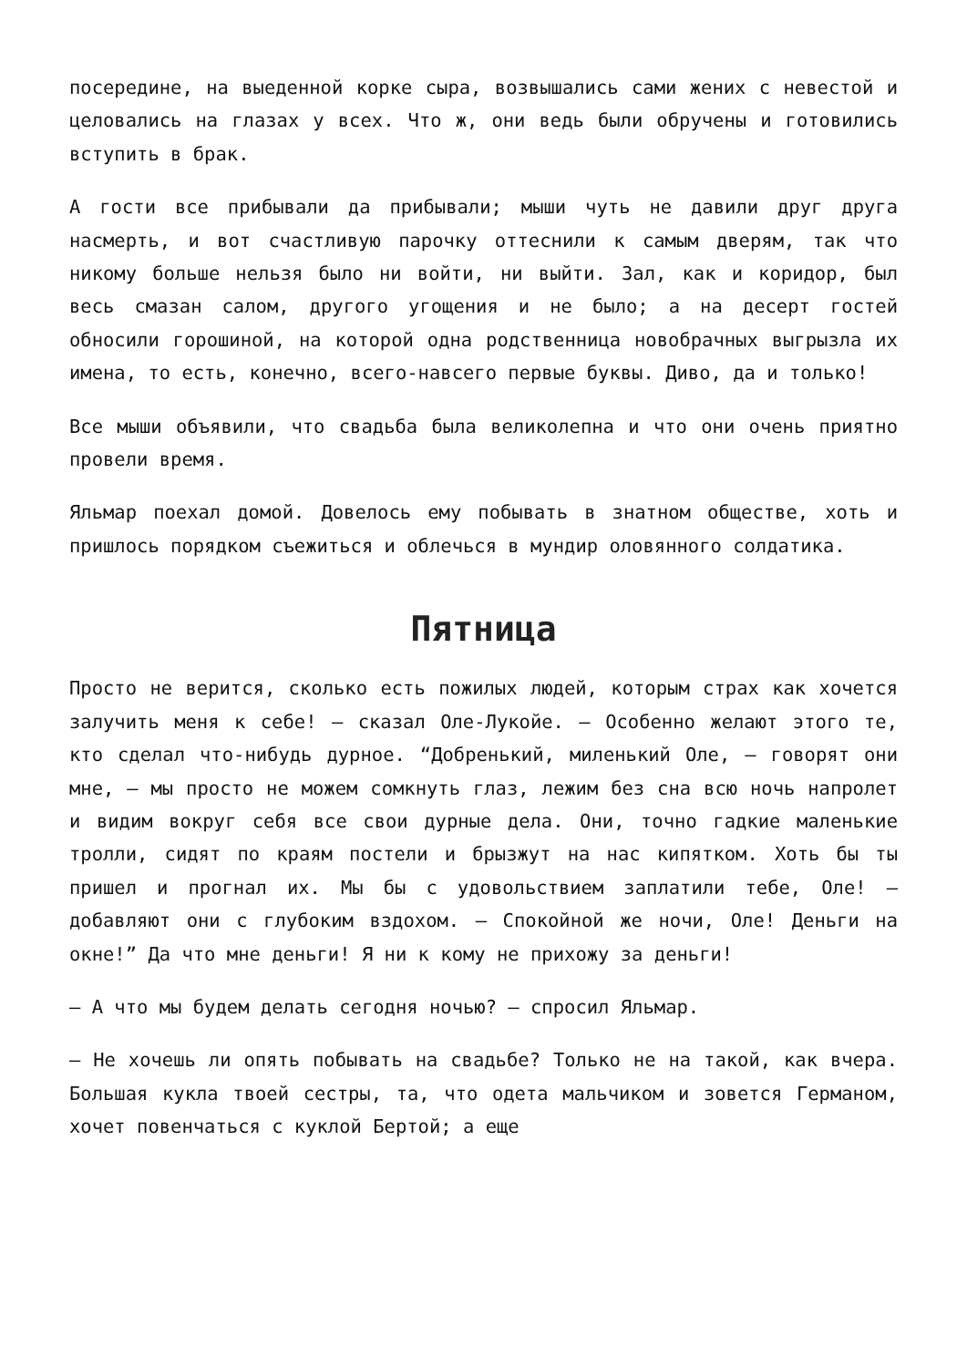посередине, на выеденной корке сыра, возвышались сами жених с невестой и целовались на глазах у всех. Что ж, они ведь были обручены и готовились вступить в брак.
А гости все прибывали да прибывали; мыши чуть не давили друг друга насмерть, и вот счастливую парочку оттеснили к самым дверям, так что никому больше нельзя было ни войти, ни выйти. Зал, как и коридор, был весь смазан салом, другого угощения и не было; а на десерт гостей обносили горошиной, на которой одна родственница новобрачных выгрызла их имена, то есть, конечно, всего-навсего первые буквы. Диво, да и только!
Все мыши объявили, что свадьба была великолепна и что они очень приятно провели время.
Яльмар поехал домой. Довелось ему побывать в знатном обществе, хоть и пришлось порядком съежиться и облечься в мундир оловянного солдатика.
Пятница
Просто не верится, сколько есть пожилых людей, которым страх как хочется залучить меня к себе! — сказал Оле-Лукойе. — Особенно желают этого те, кто сделал что-нибудь дурное. “Добренький, миленький Оле, — говорят они мне, — мы просто не можем сомкнуть глаз, лежим без сна всю ночь напролет и видим вокруг себя все свои дурные дела. Они, точно гадкие маленькие тролли, сидят по краям постели и брызжут на нас кипятком. Хоть бы ты пришел и прогнал их. Мы бы с удовольствием заплатили тебе, Оле! — добавляют они с глубоким вздохом. — Спокойной же ночи, Оле! Деньги на окне!” Да что мне деньги! Я ни к кому не прихожу за деньги!
— А что мы будем делать сегодня ночью? — спросил Яльмар.
— Не хочешь ли опять побывать на свадьбе? Только не на такой, как вчера. Большая кукла твоей сестры, та, что одета мальчиком и зовется Германом, хочет повенчаться с куклой Бертой; а еще